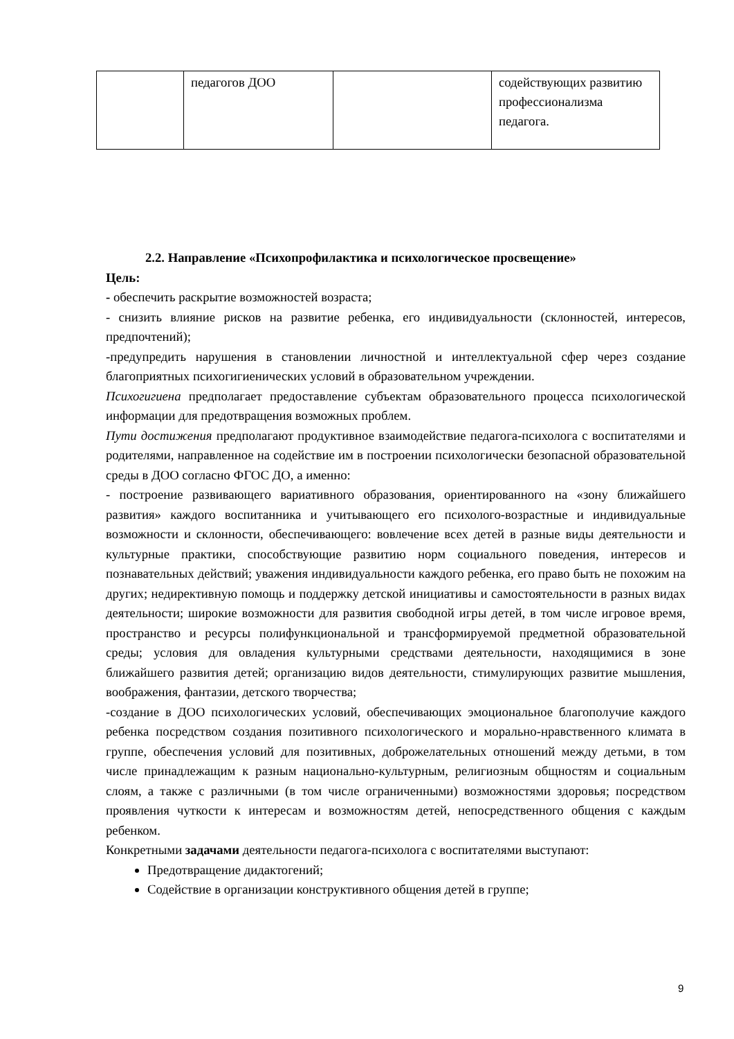| | педагогов ДОО | | содействующих развитию профессионализма педагога. |
2.2. Направление «Психопрофилактика и психологическое просвещение»
Цель:
- обеспечить раскрытие возможностей возраста;
- снизить влияние рисков на развитие ребенка, его индивидуальности (склонностей, интересов, предпочтений);
-предупредить нарушения в становлении личностной и интеллектуальной сфер через создание благоприятных психогигиенических условий в образовательном учреждении.
Психогигиена предполагает предоставление субъектам образовательного процесса психологической информации для предотвращения возможных проблем.
Пути достижения предполагают продуктивное взаимодействие педагога-психолога с воспитателями и родителями, направленное на содействие им в построении психологически безопасной образовательной среды в ДОО согласно ФГОС ДО, а именно:
- построение развивающего вариативного образования, ориентированного на «зону ближайшего развития» каждого воспитанника и учитывающего его психолого-возрастные и индивидуальные возможности и склонности, обеспечивающего: вовлечение всех детей в разные виды деятельности и культурные практики, способствующие развитию норм социального поведения, интересов и познавательных действий; уважения индивидуальности каждого ребенка, его право быть не похожим на других; недирективную помощь и поддержку детской инициативы и самостоятельности в разных видах деятельности; широкие возможности для развития свободной игры детей, в том числе игровое время, пространство и ресурсы полифункциональной и трансформируемой предметной образовательной среды; условия для овладения культурными средствами деятельности, находящимися в зоне ближайшего развития детей; организацию видов деятельности, стимулирующих развитие мышления, воображения, фантазии, детского творчества;
-создание в ДОО психологических условий, обеспечивающих эмоциональное благополучие каждого ребенка посредством создания позитивного психологического и морально-нравственного климата в группе, обеспечения условий для позитивных, доброжелательных отношений между детьми, в том числе принадлежащим к разным национально-культурным, религиозным общностям и социальным слоям, а также с различными (в том числе ограниченными) возможностями здоровья; посредством проявления чуткости к интересам и возможностям детей, непосредственного общения с каждым ребенком.
Конкретными задачами деятельности педагога-психолога с воспитателями выступают:
Предотвращение дидактогений;
Содействие в организации конструктивного общения детей в группе;
9